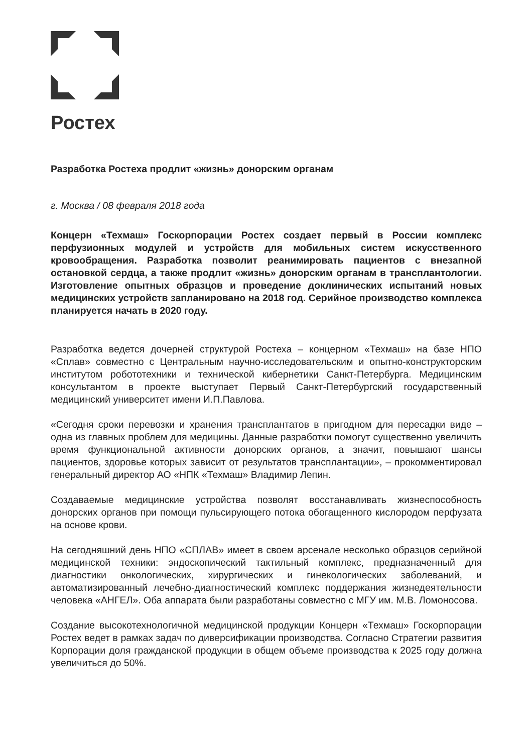Ростех
Разработка Ростеха продлит «жизнь» донорским органам
г. Москва / 08 февраля 2018 года
Концерн «Техмаш» Госкорпорации Ростех создает первый в России комплекс перфузионных модулей и устройств для мобильных систем искусственного кровообращения. Разработка позволит реанимировать пациентов с внезапной остановкой сердца, а также продлит «жизнь» донорским органам в трансплантологии. Изготовление опытных образцов и проведение доклинических испытаний новых медицинских устройств запланировано на 2018 год. Серийное производство комплекса планируется начать в 2020 году.
Разработка ведется дочерней структурой Ростеха – концерном «Техмаш» на базе НПО «Сплав» совместно с Центральным научно-исследовательским и опытно-конструкторским институтом робототехники и технической кибернетики Санкт-Петербурга. Медицинским консультантом в проекте выступает Первый Санкт-Петербургский государственный медицинский университет имени И.П.Павлова.
«Сегодня сроки перевозки и хранения трансплантатов в пригодном для пересадки виде – одна из главных проблем для медицины. Данные разработки помогут существенно увеличить время функциональной активности донорских органов, а значит, повышают шансы пациентов, здоровье которых зависит от результатов трансплантации», – прокомментировал генеральный директор АО «НПК «Техмаш» Владимир Лепин.
Создаваемые медицинские устройства позволят восстанавливать жизнеспособность донорских органов при помощи пульсирующего потока обогащенного кислородом перфузата на основе крови.
На сегодняшний день НПО «СПЛАВ» имеет в своем арсенале несколько образцов серийной медицинской техники: эндоскопический тактильный комплекс, предназначенный для диагностики онкологических, хирургических и гинекологических заболеваний, и автоматизированный лечебно-диагностический комплекс поддержания жизнедеятельности человека «АНГЕЛ». Оба аппарата были разработаны совместно с МГУ им. М.В. Ломоносова.
Создание высокотехнологичной медицинской продукции Концерн «Техмаш» Госкорпорации Ростех ведет в рамках задач по диверсификации производства. Согласно Стратегии развития Корпорации доля гражданской продукции в общем объеме производства к 2025 году должна увеличиться до 50%.